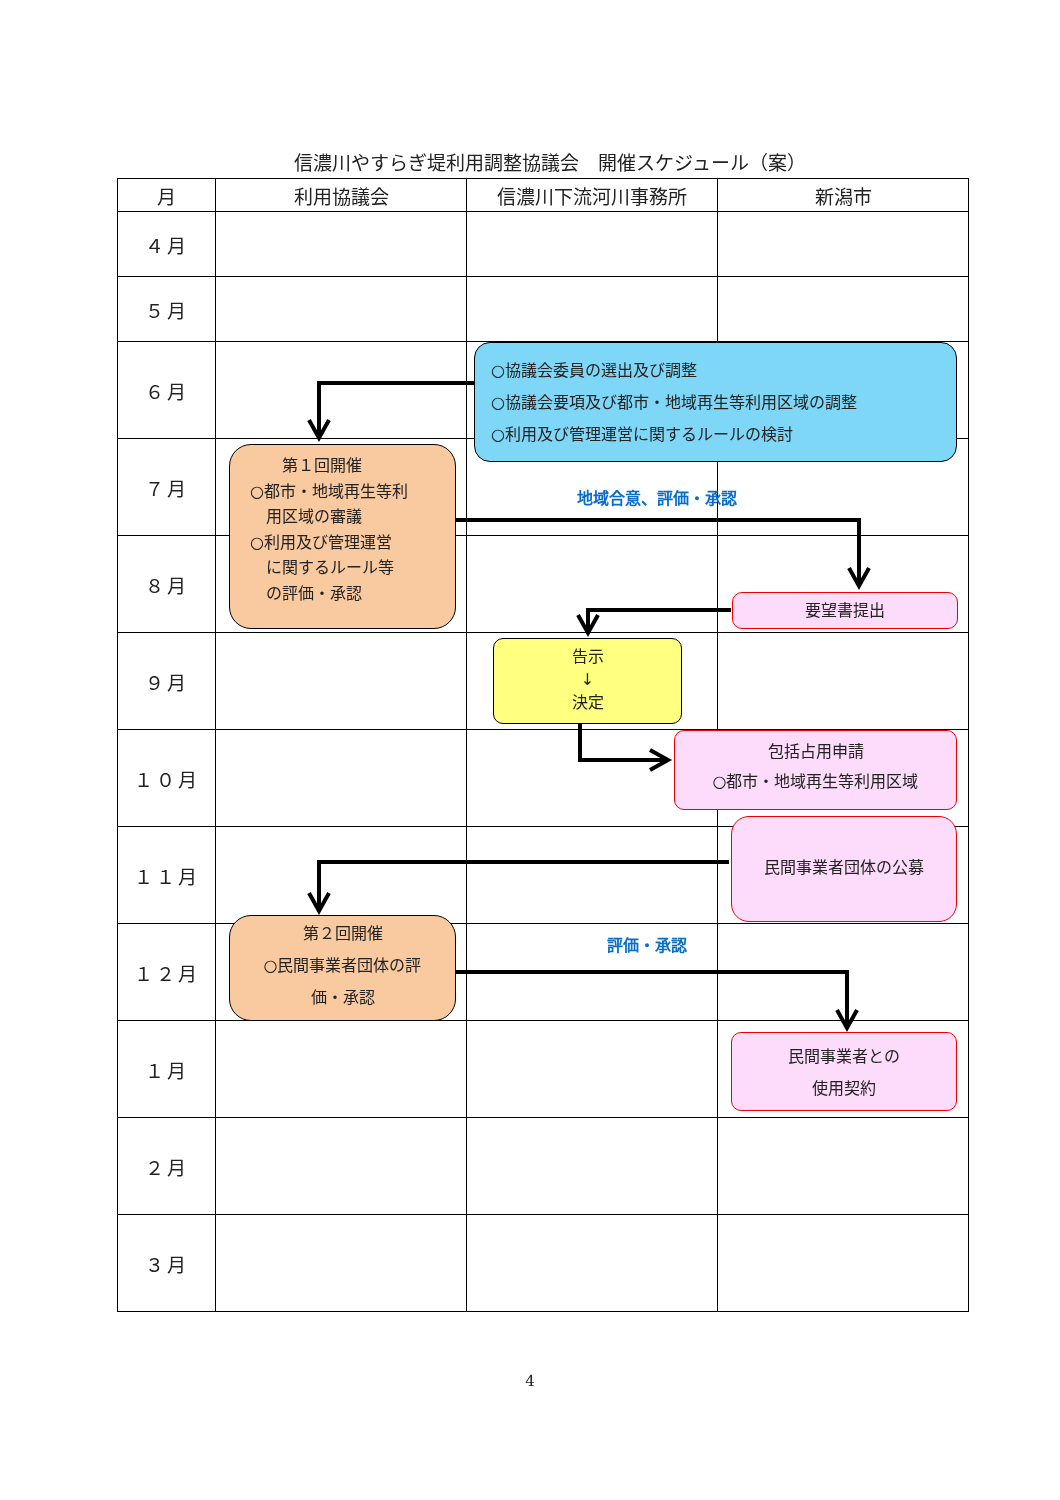信濃川やすらぎ堤利用調整協議会　開催スケジュール（案）
| 月 | 利用協議会 | 信濃川下流河川事務所 | 新潟市 |
| --- | --- | --- | --- |
| ４月 | | | |
| ５月 | | | |
| ６月 | | ○協議会委員の選出及び調整 ○協議会要項及び都市・地域再生等利用区域の調整 ○利用及び管理運営に関するルールの検討 | |
| ７月 | 第１回開催 ○都市・地域再生等利 用区域の審議 ○利用及び管理運営 に関するルール等 の評価・承認 | 地域合意、評価・承認 | |
| ８月 | | | 要望書提出 |
| ９月 | | 告示 ↓ 決定 | |
| １０月 | | 包括占用申請 ○都市・地域再生等利用区域 | 民間事業者団体の公募 |
| １１月 | 第２回開催 ○民間事業者団体の評 価・承認 | | |
| １２月 | | 評価・承認 | |
| １月 | | | 民間事業者との 使用契約 |
| ２月 | | | |
| ３月 | | | |
4